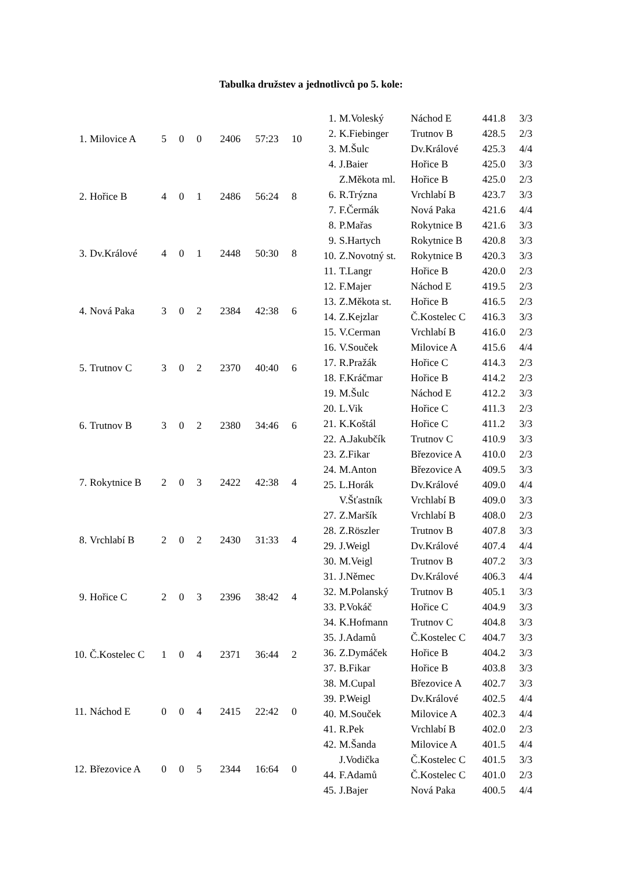Tabulka družstev a jednotlivců po 5. kole:
| 1. | Milovice A | 5 | 0 | 0 | 2406 | 57:23 | 10 |
| 2. | Hořice B | 4 | 0 | 1 | 2486 | 56:24 | 8 |
| 3. | Dv.Králové | 4 | 0 | 1 | 2448 | 50:30 | 8 |
| 4. | Nová Paka | 3 | 0 | 2 | 2384 | 42:38 | 6 |
| 5. | Trutnov C | 3 | 0 | 2 | 2370 | 40:40 | 6 |
| 6. | Trutnov B | 3 | 0 | 2 | 2380 | 34:46 | 6 |
| 7. | Rokytnice B | 2 | 0 | 3 | 2422 | 42:38 | 4 |
| 8. | Vrchlabí B | 2 | 0 | 2 | 2430 | 31:33 | 4 |
| 9. | Hořice C | 2 | 0 | 3 | 2396 | 38:42 | 4 |
| 10. | Č.Kostelec C | 1 | 0 | 4 | 2371 | 36:44 | 2 |
| 11. | Náchod E | 0 | 0 | 4 | 2415 | 22:42 | 0 |
| 12. | Březovice A | 0 | 0 | 5 | 2344 | 16:64 | 0 |
| 1. | M.Voleský | Náchod E | 441.8 | 3/3 |
| 2. | K.Fiebinger | Trutnov B | 428.5 | 2/3 |
| 3. | M.Šulc | Dv.Králové | 425.3 | 4/4 |
| 4. | J.Baier | Hořice B | 425.0 | 3/3 |
| | Z.Měkota ml. | Hořice B | 425.0 | 2/3 |
| 6. | R.Trýzna | Vrchlabí B | 423.7 | 3/3 |
| 7. | F.Čermák | Nová Paka | 421.6 | 4/4 |
| 8. | P.Mařas | Rokytnice B | 421.6 | 3/3 |
| 9. | S.Hartych | Rokytnice B | 420.8 | 3/3 |
| 10. | Z.Novotný st. | Rokytnice B | 420.3 | 3/3 |
| 11. | T.Langr | Hořice B | 420.0 | 2/3 |
| 12. | F.Majer | Náchod E | 419.5 | 2/3 |
| 13. | Z.Měkota st. | Hořice B | 416.5 | 2/3 |
| 14. | Z.Kejzlar | Č.Kostelec C | 416.3 | 3/3 |
| 15. | V.Cerman | Vrchlabí B | 416.0 | 2/3 |
| 16. | V.Souček | Milovice A | 415.6 | 4/4 |
| 17. | R.Pražák | Hořice C | 414.3 | 2/3 |
| 18. | F.Kráčmar | Hořice B | 414.2 | 2/3 |
| 19. | M.Šulc | Náchod E | 412.2 | 3/3 |
| 20. | L.Vik | Hořice C | 411.3 | 2/3 |
| 21. | K.Koštál | Hořice C | 411.2 | 3/3 |
| 22. | A.Jakubčík | Trutnov C | 410.9 | 3/3 |
| 23. | Z.Fikar | Březovice A | 410.0 | 2/3 |
| 24. | M.Anton | Březovice A | 409.5 | 3/3 |
| 25. | L.Horák | Dv.Králové | 409.0 | 4/4 |
| | V.Šťastník | Vrchlabí B | 409.0 | 3/3 |
| 27. | Z.Maršík | Vrchlabí B | 408.0 | 2/3 |
| 28. | Z.Röszler | Trutnov B | 407.8 | 3/3 |
| 29. | J.Weigl | Dv.Králové | 407.4 | 4/4 |
| 30. | M.Veigl | Trutnov B | 407.2 | 3/3 |
| 31. | J.Němec | Dv.Králové | 406.3 | 4/4 |
| 32. | M.Polanský | Trutnov B | 405.1 | 3/3 |
| 33. | P.Vokáč | Hořice C | 404.9 | 3/3 |
| 34. | K.Hofmann | Trutnov C | 404.8 | 3/3 |
| 35. | J.Adamů | Č.Kostelec C | 404.7 | 3/3 |
| 36. | Z.Dymáček | Hořice B | 404.2 | 3/3 |
| 37. | B.Fikar | Hořice B | 403.8 | 3/3 |
| 38. | M.Cupal | Březovice A | 402.7 | 3/3 |
| 39. | P.Weigl | Dv.Králové | 402.5 | 4/4 |
| 40. | M.Souček | Milovice A | 402.3 | 4/4 |
| 41. | R.Pek | Vrchlabí B | 402.0 | 2/3 |
| 42. | M.Šanda | Milovice A | 401.5 | 4/4 |
| | J.Vodička | Č.Kostelec C | 401.5 | 3/3 |
| 44. | F.Adamů | Č.Kostelec C | 401.0 | 2/3 |
| 45. | J.Bajer | Nová Paka | 400.5 | 4/4 |